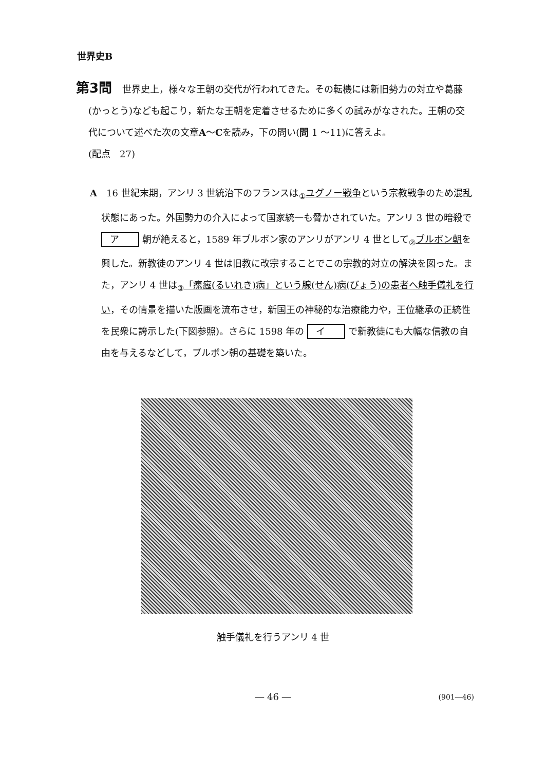世界史B
第3問 世界史上，様々な王朝の交代が行われてきた。その転機には新旧勢力の対立や葛藤(かっとう)なども起こり，新たな王朝を定着させるために多くの試みがなされた。王朝の交代について述べた次の文章A～Cを読み，下の問い(問 1 ～11)に答えよ。
(配点　27)
A　16 世紀末期，アンリ 3 世統治下のフランスは<sub>①</sub>ユグノー戦争という宗教戦争のため混乱状態にあった。外国勢力の介入によって国家統一も脅かされていた。アンリ 3 世の暗殺で ア 朝が絶えると，1589 年ブルボン家のアンリがアンリ 4 世として<sub>②</sub>ブルボン朝を興した。新教徒のアンリ 4 世は旧教に改宗することでこの宗教的対立の解決を図った。また，アンリ 4 世は<sub>③</sub>「瘰癧(るいれき)病」という腺(せん)病(びょう)の患者へ触手儀礼を行い，その情景を描いた版画を流布させ，新国王の神秘的な治療能力や，王位継承の正統性を民衆に誇示した(下図参照)。さらに 1598 年の イ で新教徒にも大幅な信教の自由を与えるなどして，ブルボン朝の基礎を築いた。
触手儀礼を行うアンリ 4 世
― 46 ― (901―46)